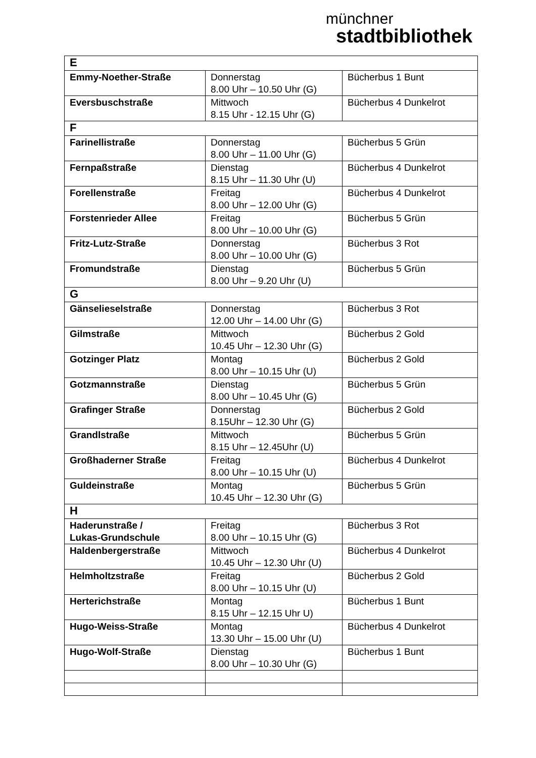münchner
stadtbibliothek
| E | | |
| Emmy-Noether-Straße | Donnerstag 8.00 Uhr – 10.50 Uhr (G) | Bücherbus 1 Bunt |
| Eversbuschstraße | Mittwoch 8.15 Uhr - 12.15 Uhr (G) | Bücherbus 4 Dunkelrot |
| F | | |
| Farinellistraße | Donnerstag 8.00 Uhr – 11.00 Uhr (G) | Bücherbus 5 Grün |
| Fernpaßstraße | Dienstag 8.15 Uhr – 11.30 Uhr (U) | Bücherbus 4 Dunkelrot |
| Forellenstraße | Freitag 8.00 Uhr – 12.00 Uhr (G) | Bücherbus 4 Dunkelrot |
| Forstenrieder Allee | Freitag 8.00 Uhr – 10.00 Uhr (G) | Bücherbus 5 Grün |
| Fritz-Lutz-Straße | Donnerstag 8.00 Uhr – 10.00 Uhr (G) | Bücherbus 3 Rot |
| Fromundstraße | Dienstag 8.00 Uhr – 9.20 Uhr (U) | Bücherbus 5 Grün |
| G | | |
| Gänselieselstraße | Donnerstag 12.00 Uhr – 14.00 Uhr (G) | Bücherbus 3 Rot |
| Gilmstraße | Mittwoch 10.45 Uhr – 12.30 Uhr (G) | Bücherbus 2 Gold |
| Gotzinger Platz | Montag 8.00 Uhr – 10.15 Uhr (U) | Bücherbus 2 Gold |
| Gotzmannstraße | Dienstag 8.00 Uhr – 10.45 Uhr (G) | Bücherbus 5 Grün |
| Grafinger Straße | Donnerstag 8.15Uhr – 12.30 Uhr (G) | Bücherbus 2 Gold |
| Grandlstraße | Mittwoch 8.15 Uhr – 12.45Uhr (U) | Bücherbus 5 Grün |
| Großhaderner Straße | Freitag 8.00 Uhr – 10.15 Uhr (U) | Bücherbus 4 Dunkelrot |
| Guldeinstraße | Montag 10.45 Uhr – 12.30 Uhr (G) | Bücherbus 5 Grün |
| H | | |
| Haderunstraße / Lukas-Grundschule | Freitag 8.00 Uhr – 10.15 Uhr (G) | Bücherbus 3 Rot |
| Haldenbergerstraße | Mittwoch 10.45 Uhr – 12.30 Uhr (U) | Bücherbus 4 Dunkelrot |
| Helmholtzstraße | Freitag 8.00 Uhr – 10.15 Uhr (U) | Bücherbus 2 Gold |
| Herterichstraße | Montag 8.15 Uhr – 12.15 Uhr U) | Bücherbus 1 Bunt |
| Hugo-Weiss-Straße | Montag 13.30 Uhr – 15.00 Uhr (U) | Bücherbus 4 Dunkelrot |
| Hugo-Wolf-Straße | Dienstag 8.00 Uhr – 10.30 Uhr (G) | Bücherbus 1 Bunt |